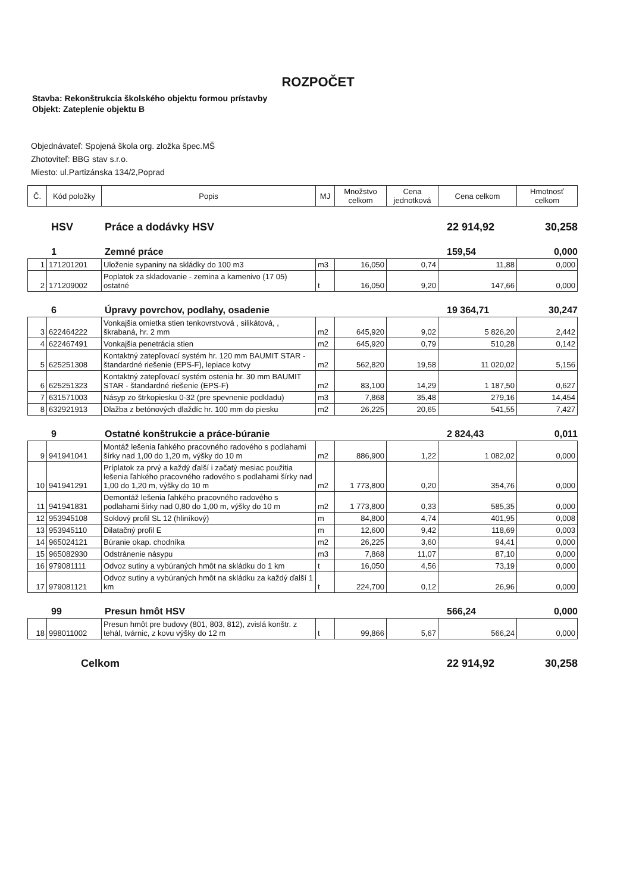ROZPOČET
Stavba: Rekonštrukcia školského objektu formou prístavby
Objekt: Zateplenie objektu B
Objednávateľ: Spojená škola org. zložka špec.MŠ
Zhotoviteľ: BBG stav s.r.o.
Miesto: ul.Partizánska 134/2,Poprad
| Č. | Kód položky | Popis | MJ | Množstvo celkom | Cena jednotková | Cena celkom | Hmotnosť celkom |
| --- | --- | --- | --- | --- | --- | --- | --- |
HSV Práce a dodávky HSV 22 914,92 30,258
1 Zemné práce 159,54 0,000
| 1 | 171201201 | Uloženie sypaniny na skládky do 100 m3 | m3 | 16,050 | 0,74 | 11,88 | 0,000 |
| 2 | 171209002 | Poplatok za skladovanie - zemina a kamenivo (17 05) ostatné | t | 16,050 | 9,20 | 147,66 | 0,000 |
6 Úpravy povrchov, podlahy, osadenie 19 364,71 30,247
| 3 | 622464222 | Vonkajšia omietka stien tenkovrstvová , silikátová, , škrabaná, hr. 2 mm | m2 | 645,920 | 9,02 | 5 826,20 | 2,442 |
| 4 | 622467491 | Vonkajšia penetrácia stien | m2 | 645,920 | 0,79 | 510,28 | 0,142 |
| 5 | 625251308 | Kontaktný zatepľovací systém hr. 120 mm BAUMIT STAR - štandardné riešenie (EPS-F), lepiace kotvy | m2 | 562,820 | 19,58 | 11 020,02 | 5,156 |
| 6 | 625251323 | Kontaktný zatepľovací systém ostenia hr. 30 mm BAUMIT STAR - štandardné riešenie (EPS-F) | m2 | 83,100 | 14,29 | 1 187,50 | 0,627 |
| 7 | 631571003 | Násyp zo štrkopiesku 0-32 (pre spevnenie podkladu) | m3 | 7,868 | 35,48 | 279,16 | 14,454 |
| 8 | 632921913 | Dlažba z betónových dlaždíc hr. 100 mm do piesku | m2 | 26,225 | 20,65 | 541,55 | 7,427 |
9 Ostatné konštrukcie a práce-búranie 2 824,43 0,011
| 9 | 941941041 | Montáž lešenia ľahkého pracovného radového s podlahami šírky nad 1,00 do 1,20 m, výšky do 10 m | m2 | 886,900 | 1,22 | 1 082,02 | 0,000 |
| 10 | 941941291 | Príplatok za prvý a každý ďalší i začatý mesiac použitia lešenia ľahkého pracovného radového s podlahami šírky nad 1,00 do 1,20 m, výšky do 10 m | m2 | 1 773,800 | 0,20 | 354,76 | 0,000 |
| 11 | 941941831 | Demontáž lešenia ľahkého pracovného radového s podlahami šírky nad 0,80 do 1,00 m, výšky do 10 m | m2 | 1 773,800 | 0,33 | 585,35 | 0,000 |
| 12 | 953945108 | Soklový profil SL 12 (hliníkový) | m | 84,800 | 4,74 | 401,95 | 0,008 |
| 13 | 953945110 | Dilatačný profil E | m | 12,600 | 9,42 | 118,69 | 0,003 |
| 14 | 965024121 | Búranie okap. chodníka | m2 | 26,225 | 3,60 | 94,41 | 0,000 |
| 15 | 965082930 | Odstránenie násypu | m3 | 7,868 | 11,07 | 87,10 | 0,000 |
| 16 | 979081111 | Odvoz sutiny a vybúraných hmôt na skládku do 1 km | t | 16,050 | 4,56 | 73,19 | 0,000 |
| 17 | 979081121 | Odvoz sutiny a vybúraných hmôt na skládku za každý ďalší 1 km | t | 224,700 | 0,12 | 26,96 | 0,000 |
99 Presun hmôt HSV 566,24 0,000
| 18 | 998011002 | Presun hmôt pre budovy (801, 803, 812), zvislá konštr. z tehál, tvárnic, z kovu výšky do 12 m | t | 99,866 | 5,67 | 566,24 | 0,000 |
Celkom 22 914,92 30,258